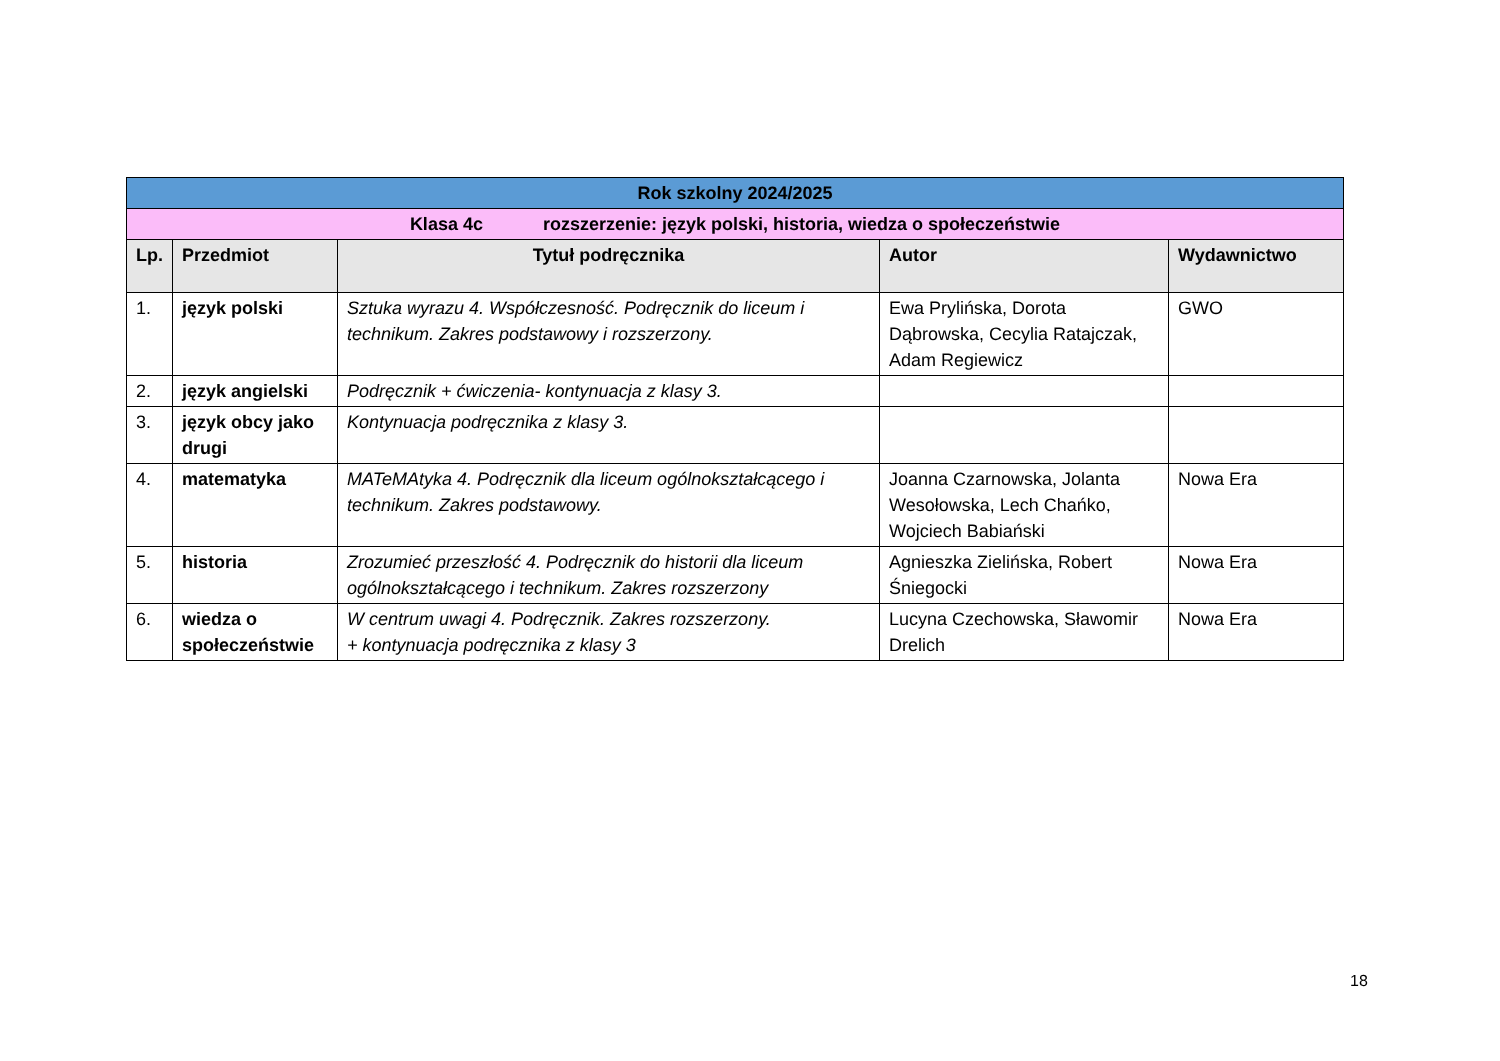| Rok szkolny 2024/2025 | | | | |
| Klasa 4c rozszerzenie: język polski, historia, wiedza o społeczeństwie | | | | |
| Lp. | Przedmiot | Tytuł podręcznika | Autor | Wydawnictwo |
| 1. | język polski | Sztuka wyrazu 4. Współczesność. Podręcznik do liceum i technikum. Zakres podstawowy i rozszerzony. | Ewa Prylińska, Dorota Dąbrowska, Cecylia Ratajczak, Adam Regiewicz | GWO |
| 2. | język angielski | Podręcznik + ćwiczenia- kontynuacja z klasy 3. | | |
| 3. | język obcy jako drugi | Kontynuacja podręcznika z klasy 3. | | |
| 4. | matematyka | MATeMAtyka 4. Podręcznik dla liceum ogólnokształcącego i technikum. Zakres podstawowy. | Joanna Czarnowska, Jolanta Wesołowska, Lech Chańko, Wojciech Babiański | Nowa Era |
| 5. | historia | Zrozumieć przeszłość 4. Podręcznik do historii dla liceum ogólnokształcącego i technikum. Zakres rozszerzony | Agnieszka Zielińska, Robert Śniegocki | Nowa Era |
| 6. | wiedza o społeczeństwie | W centrum uwagi 4. Podręcznik. Zakres rozszerzony. + kontynuacja podręcznika z klasy 3 | Lucyna Czechowska, Sławomir Drelich | Nowa Era |
18